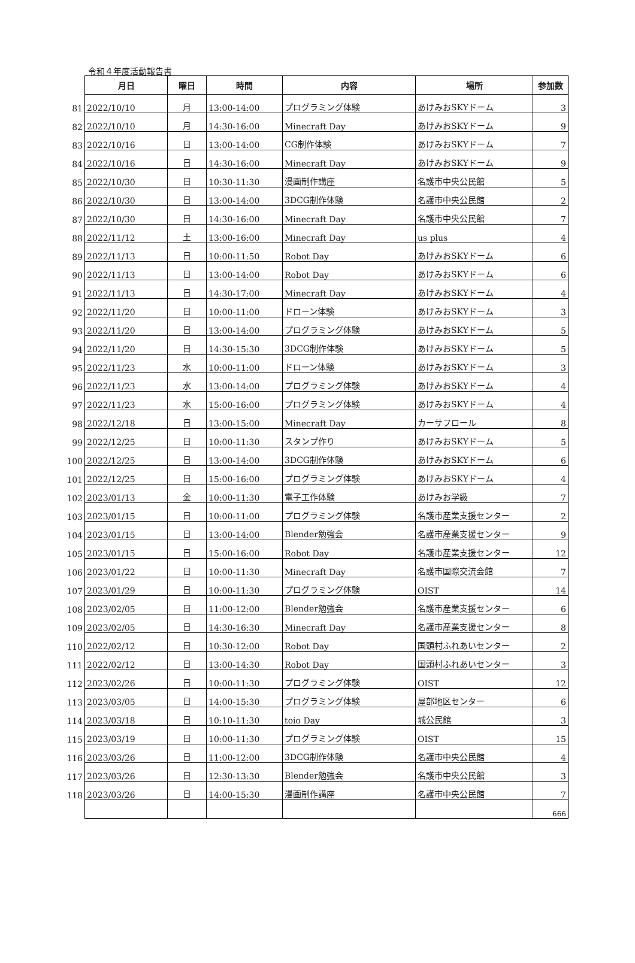令和４年度活動報告書
| | 月日 | 曜日 | 時間 | 内容 | 場所 | 参加数 |
| 81 | 2022/10/10 | 月 | 13:00-14:00 | プログラミング体験 | あけみおSKYドーム | 3 |
| 82 | 2022/10/10 | 月 | 14:30-16:00 | Minecraft Day | あけみおSKYドーム | 9 |
| 83 | 2022/10/16 | 日 | 13:00-14:00 | CG制作体験 | あけみおSKYドーム | 7 |
| 84 | 2022/10/16 | 日 | 14:30-16:00 | Minecraft Day | あけみおSKYドーム | 9 |
| 85 | 2022/10/30 | 日 | 10:30-11:30 | 漫画制作講座 | 名護市中央公民館 | 5 |
| 86 | 2022/10/30 | 日 | 13:00-14:00 | 3DCG制作体験 | 名護市中央公民館 | 2 |
| 87 | 2022/10/30 | 日 | 14:30-16:00 | Minecraft Day | 名護市中央公民館 | 7 |
| 88 | 2022/11/12 | 土 | 13:00-16:00 | Minecraft Day | us plus | 4 |
| 89 | 2022/11/13 | 日 | 10:00-11:50 | Robot Day | あけみおSKYドーム | 6 |
| 90 | 2022/11/13 | 日 | 13:00-14:00 | Robot Day | あけみおSKYドーム | 6 |
| 91 | 2022/11/13 | 日 | 14:30-17:00 | Minecraft Day | あけみおSKYドーム | 4 |
| 92 | 2022/11/20 | 日 | 10:00-11:00 | ドローン体験 | あけみおSKYドーム | 3 |
| 93 | 2022/11/20 | 日 | 13:00-14:00 | プログラミング体験 | あけみおSKYドーム | 5 |
| 94 | 2022/11/20 | 日 | 14:30-15:30 | 3DCG制作体験 | あけみおSKYドーム | 5 |
| 95 | 2022/11/23 | 水 | 10:00-11:00 | ドローン体験 | あけみおSKYドーム | 3 |
| 96 | 2022/11/23 | 水 | 13:00-14:00 | プログラミング体験 | あけみおSKYドーム | 4 |
| 97 | 2022/11/23 | 水 | 15:00-16:00 | プログラミング体験 | あけみおSKYドーム | 4 |
| 98 | 2022/12/18 | 日 | 13:00-15:00 | Minecraft Day | カーサフロール | 8 |
| 99 | 2022/12/25 | 日 | 10:00-11:30 | スタンプ作り | あけみおSKYドーム | 5 |
| 100 | 2022/12/25 | 日 | 13:00-14:00 | 3DCG制作体験 | あけみおSKYドーム | 6 |
| 101 | 2022/12/25 | 日 | 15:00-16:00 | プログラミング体験 | あけみおSKYドーム | 4 |
| 102 | 2023/01/13 | 金 | 10:00-11:30 | 電子工作体験 | あけみお学級 | 7 |
| 103 | 2023/01/15 | 日 | 10:00-11:00 | プログラミング体験 | 名護市産業支援センター | 2 |
| 104 | 2023/01/15 | 日 | 13:00-14:00 | Blender勉強会 | 名護市産業支援センター | 9 |
| 105 | 2023/01/15 | 日 | 15:00-16:00 | Robot Day | 名護市産業支援センター | 12 |
| 106 | 2023/01/22 | 日 | 10:00-11:30 | Minecraft Day | 名護市国際交流会館 | 7 |
| 107 | 2023/01/29 | 日 | 10:00-11:30 | プログラミング体験 | OIST | 14 |
| 108 | 2023/02/05 | 日 | 11:00-12:00 | Blender勉強会 | 名護市産業支援センター | 6 |
| 109 | 2023/02/05 | 日 | 14:30-16:30 | Minecraft Day | 名護市産業支援センター | 8 |
| 110 | 2022/02/12 | 日 | 10:30-12:00 | Robot Day | 国頭村ふれあいセンター | 2 |
| 111 | 2022/02/12 | 日 | 13:00-14:30 | Robot Day | 国頭村ふれあいセンター | 3 |
| 112 | 2023/02/26 | 日 | 10:00-11:30 | プログラミング体験 | OIST | 12 |
| 113 | 2023/03/05 | 日 | 14:00-15:30 | プログラミング体験 | 屋部地区センター | 6 |
| 114 | 2023/03/18 | 日 | 10:10-11:30 | toio Day | 城公民館 | 3 |
| 115 | 2023/03/19 | 日 | 10:00-11:30 | プログラミング体験 | OIST | 15 |
| 116 | 2023/03/26 | 日 | 11:00-12:00 | 3DCG制作体験 | 名護市中央公民館 | 4 |
| 117 | 2023/03/26 | 日 | 12:30-13:30 | Blender勉強会 | 名護市中央公民館 | 3 |
| 118 | 2023/03/26 | 日 | 14:00-15:30 | 漫画制作講座 | 名護市中央公民館 | 7 |
| | | | | | | 666 |